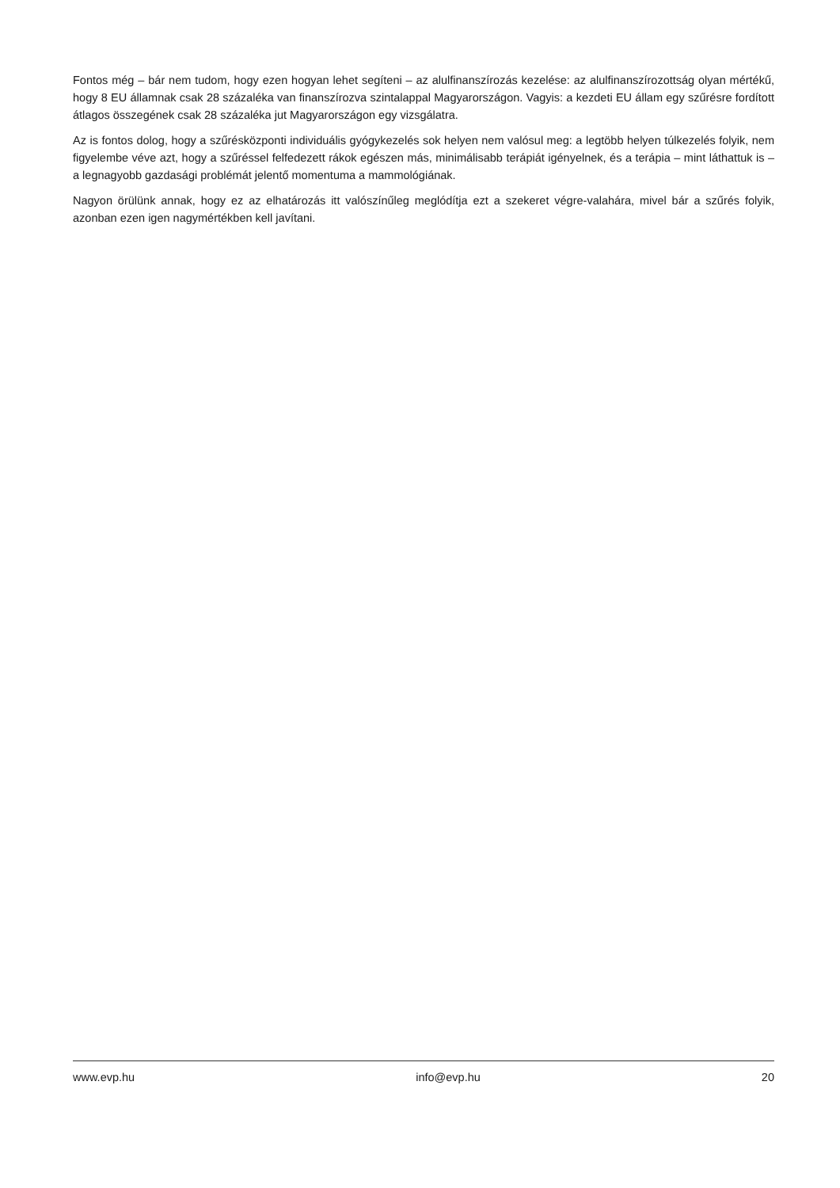Fontos még – bár nem tudom, hogy ezen hogyan lehet segíteni – az alulfinanszírozás kezelése: az alulfinanszírozottság olyan mértékű, hogy 8 EU államnak csak 28 százaléka van finanszírozva szintalappal Magyarországon. Vagyis: a kezdeti EU állam egy szűrésre fordított átlagos összegének csak 28 százaléka jut Magyarországon egy vizsgálatra.
Az is fontos dolog, hogy a szűrésközponti individuális gyógykezelés sok helyen nem valósul meg: a legtöbb helyen túlkezelés folyik, nem figyelembe véve azt, hogy a szűréssel felfedezett rákok egészen más, minimálisabb terápiát igényelnek, és a terápia – mint láthattuk is – a legnagyobb gazdasági problémát jelentő momentuma a mammológiának.
Nagyon örülünk annak, hogy ez az elhatározás itt valószínűleg meglódítja ezt a szekeret végre-valahára, mivel bár a szűrés folyik, azonban ezen igen nagymértékben kell javítani.
www.evp.hu info@evp.hu 20